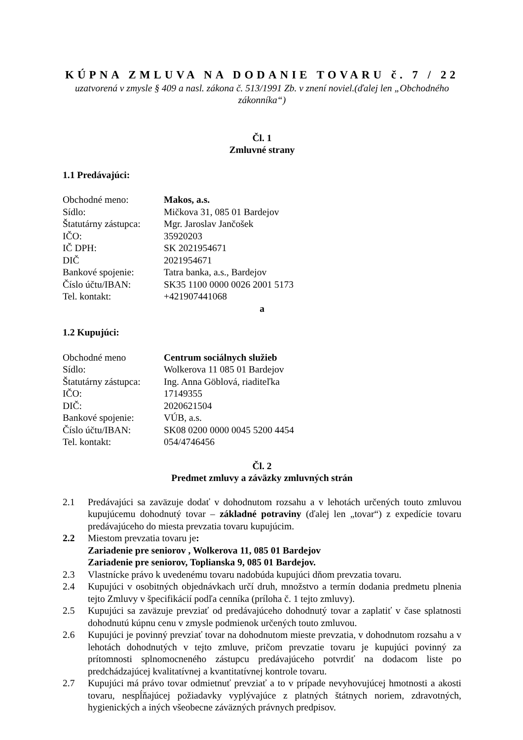KÚPNA ZMLUVA NA DODANIE TOVARU č. 7 / 22
uzatvorená v zmysle § 409 a nasl. zákona č. 513/1991 Zb. v znení noviel.(ďalej len „Obchodného zákonníka“)
Čl. 1
Zmluvné strany
1.1 Predávajúci:
Obchodné meno: Makos, a.s.
Sídlo: Mičkova 31, 085 01 Bardejov
Štatutárny zástupca: Mgr. Jaroslav Jančošek
IČO: 35920203
IČ DPH: SK 2021954671
DIČ 2021954671
Bankové spojenie: Tatra banka, a.s., Bardejov
Číslo účtu/IBAN: SK35 1100 0000 0026 2001 5173
Tel. kontakt: +421907441068
a
1.2 Kupujúci:
Obchodné meno Centrum sociálnych služieb
Sídlo: Wolkerova 11 085 01 Bardejov
Štatutárny zástupca: Ing. Anna Göblová, riaditeľka
IČO: 17149355
DIČ: 2020621504
Bankové spojenie: VÚB, a.s.
Číslo účtu/IBAN: SK08 0200 0000 0045 5200 4454
Tel. kontakt: 054/4746456
Čl. 2
Predmet zmluvy a záväzky zmluvných strán
2.1 Predávajúci sa zaväzuje dodať v dohodnutom rozsahu a v lehotách určených touto zmluvou kupujúcemu dohodnutý tovar – základné potraviny (ďalej len „tovar“) z expedície tovaru predávajúceho do miesta prevzatia tovaru kupujúcim.
2.2 Miestom prevzatia tovaru je:
Zariadenie pre seniorov , Wolkerova 11, 085 01 Bardejov
Zariadenie pre seniorov, Toplianska 9, 085 01 Bardejov.
2.3 Vlastnícke právo k uvedenému tovaru nadobúda kupujúci dňom prevzatia tovaru.
2.4 Kupujúci v osobitných objednávkach určí druh, množstvo a termín dodania predmetu plnenia tejto Zmluvy v špecifikácií podľa cenníka (príloha č. 1 tejto zmluvy).
2.5 Kupujúci sa zaväzuje prevziať od predávajúceho dohodnutý tovar a zaplatiť v čase splatnosti dohodnutú kúpnu cenu v zmysle podmienok určených touto zmluvou.
2.6 Kupujúci je povinný prevziať tovar na dohodnutom mieste prevzatia, v dohodnutom rozsahu a v lehotách dohodnutých v tejto zmluve, pričom prevzatie tovaru je kupujúci povinný za prítomnosti splnomocneného zástupcu predávajúceho potvrdiť na dodacom liste po predchádzajúcej kvalitatívnej a kvantitatívnej kontrole tovaru.
2.7 Kupujúci má právo tovar odmietnuť prevziať a to v prípade nevyhovujúcej hmotnosti a akosti tovaru, nespĺňajúcej požiadavky vyplývajúce z platných štátnych noriem, zdravotných, hygienických a iných všeobecne záväzných právnych predpisov.